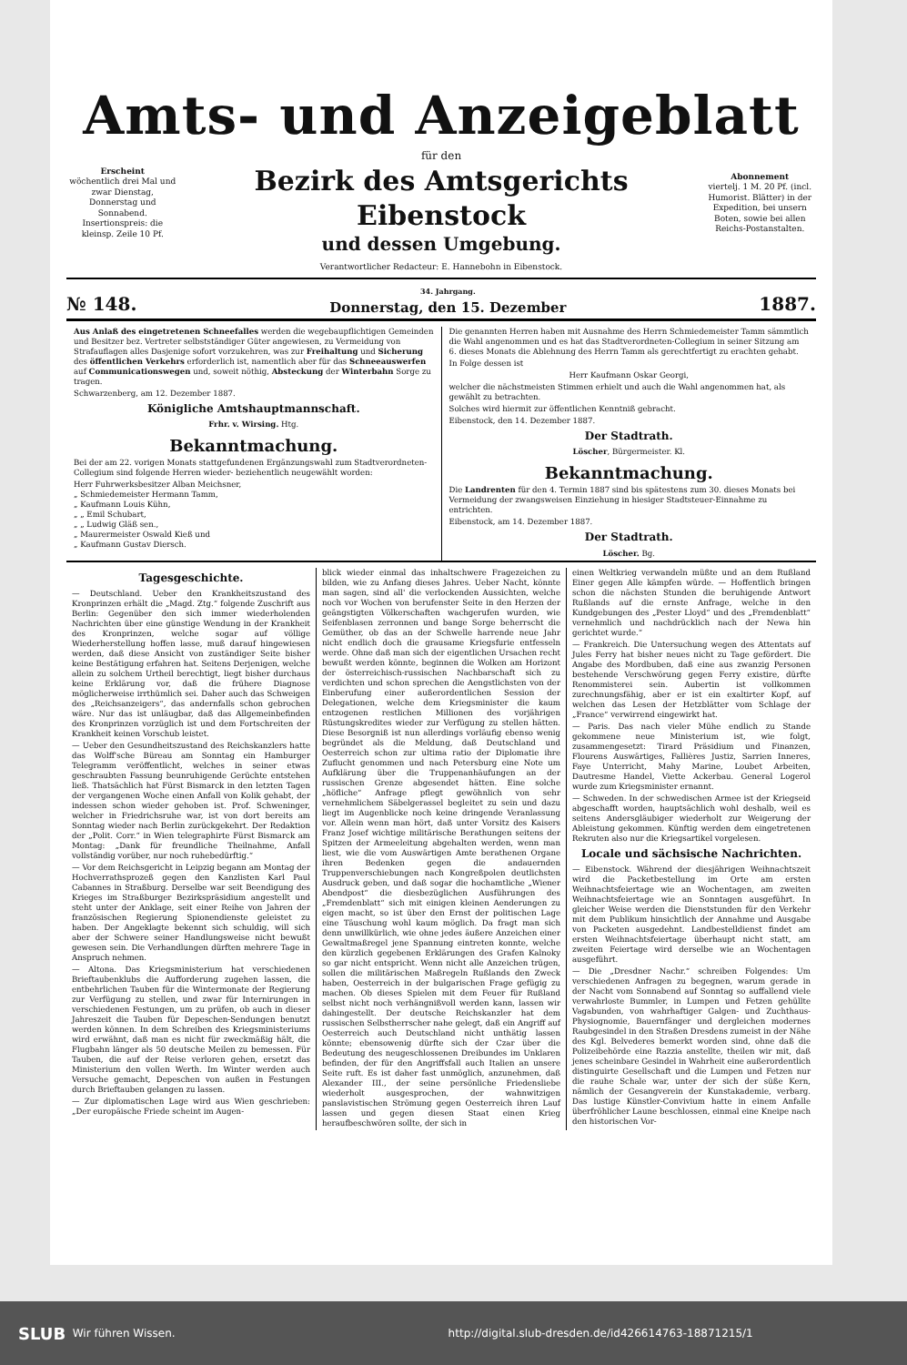Amts- und Anzeigeblatt
Erscheint
wöchentlich drei Mal und zwar Dienstag, Donnerstag und Sonnabend. Insertionspreis: die kleinsp. Zeile 10 Pf.
für den
Bezirk des Amtsgerichts Eibenstock
und dessen Umgebung.
Abonnement
viertelj. 1 M. 20 Pf. (incl. Humorist. Blätter) in der Expedition, bei unsern Boten, sowie bei allen Reichs-Postanstalten.
Verantwortlicher Redacteur: E. Hannebohn in Eibenstock.
№ 148. 34. Jahrgang.
Donnerstag, den 15. Dezember 1887.
Aus Anlaß des eingetretenen Schneefalles werden die wegebaupflichtigen Gemeinden und Besitzer bez. Vertreter selbstständiger Güter angewiesen, zu Vermeidung von Strafauflagen alles Dasjenige sofort vorzukehren, was zur Freihaltung und Sicherung des öffentlichen Verkehrs erforderlich ist, namentlich aber für das Schneeauswerfen auf Communicationswegen und, soweit nöthig, Absteckung der Winterbahn Sorge zu tragen.
Schwarzenberg, am 12. Dezember 1887.
Königliche Amtshauptmannschaft.
Frhr. v. Wirsing. Htg.
Bekanntmachung.
Bei der am 22. vorigen Monats stattgefundenen Ergänzungswahl zum Stadtverordneten-Collegium sind folgende Herren wieder- beziehentlich neugewählt worden:
Herr Fuhrwerksbesitzer Alban Meichsner,
„ Schmiedemeister Hermann Tamm,
„ Kaufmann Louis Kühn,
„ „ Emil Schubart,
„ „ Ludwig Gläß sen.,
„ Maurermeister Oswald Kieß und
„ Kaufmann Gustav Diersch.
Die genannten Herren haben mit Ausnahme des Herrn Schmiedemeister Tamm sämmtlich die Wahl angenommen und es hat das Stadtverordneten-Collegium in seiner Sitzung am 6. dieses Monats die Ablehnung des Herrn Tamm als gerechtfertigt zu erachten gehabt.
In Folge dessen ist
Herr Kaufmann Oskar Georgi,
welcher die nächstmeisten Stimmen erhielt und auch die Wahl angenommen hat, als gewählt zu betrachten.
Solches wird hiermit zur öffentlichen Kenntniß gebracht.
Eibenstock, den 14. Dezember 1887.
Der Stadtrath.
Löscher, Bürgermeister. Kl.
Bekanntmachung.
Die Landrenten für den 4. Termin 1887 sind bis spätestens zum 30. dieses Monats bei Vermeidung der zwangsweisen Einziehung in hiesiger Stadtsteuer-Einnahme zu entrichten.
Eibenstock, am 14. Dezember 1887.
Der Stadtrath.
Löscher. Bg.
Tagesgeschichte.
— Deutschland. Ueber den Krankheitszustand des Kronprinzen erhält die „Magd. Ztg.“ folgende Zuschrift aus Berlin: Gegenüber den sich immer wiederholenden Nachrichten über eine günstige Wendung in der Krankheit des Kronprinzen, welche sogar auf völlige Wiederherstellung hoffen lasse, muß darauf hingewiesen werden, daß diese Ansicht von zuständiger Seite bisher keine Bestätigung erfahren hat. Seitens Derjenigen, welche allein zu solchem Urtheil berechtigt, liegt bisher durchaus keine Erklärung vor, daß die frühere Diagnose möglicherweise irrthümlich sei. Daher auch das Schweigen des „Reichsanzeigers“, das andernfalls schon gebrochen wäre. Nur das ist unläugbar, daß das Allgemeinbefinden des Kronprinzen vorzüglich ist und dem Fortschreiten der Krankheit keinen Vorschub leistet.
— Ueber den Gesundheitszustand des Reichskanzlers hatte das Wolff'sche Büreau am Sonntag ein Hamburger Telegramm veröffentlicht, welches in seiner etwas geschraubten Fassung beunruhigende Gerüchte entstehen ließ. Thatsächlich hat Fürst Bismarck in den letzten Tagen der vergangenen Woche einen Anfall von Kolik gehabt, der indessen schon wieder gehoben ist. Prof. Schweninger, welcher in Friedrichsruhe war, ist von dort bereits am Sonntag wieder nach Berlin zurückgekehrt. Der Redaktion der „Polit. Corr.“ in Wien telegraphirte Fürst Bismarck am Montag: „Dank für freundliche Theilnahme, Anfall vollständig vorüber, nur noch ruhebedürftig.“
— Vor dem Reichsgericht in Leipzig begann am Montag der Hochverrathsprozeß gegen den Kanzlisten Karl Paul Cabannes in Straßburg. Derselbe war seit Beendigung des Krieges im Straßburger Bezirkspräsidium angestellt und steht unter der Anklage, seit einer Reihe von Jahren der französischen Regierung Spionendienste geleistet zu haben. Der Angeklagte bekennt sich schuldig, will sich aber der Schwere seiner Handlungsweise nicht bewußt gewesen sein. Die Verhandlungen dürften mehrere Tage in Anspruch nehmen.
— Altona. Das Kriegsministerium hat verschiedenen Brieftaubenklubs die Aufforderung zugehen lassen, die entbehrlichen Tauben für die Wintermonate der Regierung zur Verfügung zu stellen, und zwar für Internirungen in verschiedenen Festungen, um zu prüfen, ob auch in dieser Jahreszeit die Tauben für Depeschen-Sendungen benutzt werden können. In dem Schreiben des Kriegsministeriums wird erwähnt, daß man es nicht für zweckmäßig hält, die Flugbahn länger als 50 deutsche Meilen zu bemessen. Für Tauben, die auf der Reise verloren gehen, ersetzt das Ministerium den vollen Werth. Im Winter werden auch Versuche gemacht, Depeschen von außen in Festungen durch Brieftauben gelangen zu lassen.
— Zur diplomatischen Lage wird aus Wien geschrieben: „Der europäische Friede scheint im Augen-
blick wieder einmal das inhaltschwere Fragezeichen zu bilden, wie zu Anfang dieses Jahres. Ueber Nacht, könnte man sagen, sind all' die verlockenden Aussichten, welche noch vor Wochen von berufenster Seite in den Herzen der geängstigten Völkerschaften wachgerufen wurden, wie Seifenblasen zerronnen und bange Sorge beherrscht die Gemüther, ob das an der Schwelle harrende neue Jahr nicht endlich doch die grausame Kriegsfurie entfesseln werde. Ohne daß man sich der eigentlichen Ursachen recht bewußt werden könnte, beginnen die Wolken am Horizont der österreichisch-russischen Nachbarschaft sich zu verdichten und schon sprechen die Aengstlichsten von der Einberufung einer außerordentlichen Session der Delegationen, welche dem Kriegsminister die kaum entzogenen restlichen Millionen des vorjährigen Rüstungskredites wieder zur Verfügung zu stellen hätten. Diese Besorgniß ist nun allerdings vorläufig ebenso wenig begründet als die Meldung, daß Deutschland und Oesterreich schon zur ultima ratio der Diplomatie ihre Zuflucht genommen und nach Petersburg eine Note um Aufklärung über die Truppenanhäufungen an der russischen Grenze abgesendet hätten. Eine solche „höfliche“ Anfrage pflegt gewöhnlich von sehr vernehmlichem Säbelgerassel begleitet zu sein und dazu liegt im Augenblicke noch keine dringende Veranlassung vor. Allein wenn man hört, daß unter Vorsitz des Kaisers Franz Josef wichtige militärische Berathungen seitens der Spitzen der Armeeleitung abgehalten werden, wenn man liest, wie die vom Auswärtigen Amte berathenen Organe ihren Bedenken gegen die andauernden Truppenverschiebungen nach Kongreßpolen deutlichsten Ausdruck geben, und daß sogar die hochamtliche „Wiener Abendpost“ die diesbezüglichen Ausführungen des „Fremdenblatt“ sich mit einigen kleinen Aenderungen zu eigen macht, so ist über den Ernst der politischen Lage eine Täuschung wohl kaum möglich. Da fragt man sich denn unwillkürlich, wie ohne jedes äußere Anzeichen einer Gewaltmaßregel jene Spannung eintreten konnte, welche den kürzlich gegebenen Erklärungen des Grafen Kalnoky so gar nicht entspricht. Wenn nicht alle Anzeichen trügen, sollen die militärischen Maßregeln Rußlands den Zweck haben, Oesterreich in der bulgarischen Frage gefügig zu machen. Ob dieses Spielen mit dem Feuer für Rußland selbst nicht noch verhängnißvoll werden kann, lassen wir dahingestellt. Der deutsche Reichskanzler hat dem russischen Selbstherrscher nahe gelegt, daß ein Angriff auf Oesterreich auch Deutschland nicht unthätig lassen könnte; ebensowenig dürfte sich der Czar über die Bedeutung des neugeschlossenen Dreibundes im Unklaren befinden, der für den Angriffsfall auch Italien an unsere Seite ruft. Es ist daher fast unmöglich, anzunehmen, daß Alexander III., der seine persönliche Friedensliebe wiederholt ausgesprochen, der wahnwitzigen panslavistischen Strömung gegen Oesterreich ihren Lauf lassen und gegen diesen Staat einen Krieg heraufbeschwören sollte, der sich in
einen Weltkrieg verwandeln müßte und an dem Rußland Einer gegen Alle kämpfen würde. — Hoffentlich bringen schon die nächsten Stunden die beruhigende Antwort Rußlands auf die ernste Anfrage, welche in den Kundgebungen des „Pester Lloyd“ und des „Fremdenblatt“ vernehmlich und nachdrücklich nach der Newa hin gerichtet wurde.“
— Frankreich. Die Untersuchung wegen des Attentats auf Jules Ferry hat bisher neues nicht zu Tage gefördert. Die Angabe des Mordbuben, daß eine aus zwanzig Personen bestehende Verschwörung gegen Ferry existire, dürfte Renommisterei sein. Aubertin ist vollkommen zurechnungsfähig, aber er ist ein exaltirter Kopf, auf welchen das Lesen der Hetzblätter vom Schlage der „France“ verwirrend eingewirkt hat.
— Paris. Das nach vieler Mühe endlich zu Stande gekommene neue Ministerium ist, wie folgt, zusammengesetzt: Tirard Präsidium und Finanzen, Flourens Auswärtiges, Fallières Justiz, Sarrien Inneres, Faye Unterricht, Mahy Marine, Loubet Arbeiten, Dautresme Handel, Viette Ackerbau. General Logerol wurde zum Kriegsminister ernannt.
— Schweden. In der schwedischen Armee ist der Kriegseid abgeschafft worden, hauptsächlich wohl deshalb, weil es seitens Andersgläubiger wiederholt zur Weigerung der Ableistung gekommen. Künftig werden dem eingetretenen Rekruten also nur die Kriegsartikel vorgelesen.
Locale und sächsische Nachrichten.
— Eibenstock. Während der diesjährigen Weihnachtszeit wird die Packetbestellung im Orte am ersten Weihnachtsfeiertage wie an Wochentagen, am zweiten Weihnachtsfeiertage wie an Sonntagen ausgeführt. In gleicher Weise werden die Dienststunden für den Verkehr mit dem Publikum hinsichtlich der Annahme und Ausgabe von Packeten ausgedehnt. Landbestelldienst findet am ersten Weihnachtsfeiertage überhaupt nicht statt, am zweiten Feiertage wird derselbe wie an Wochentagen ausgeführt.
— Die „Dresdner Nachr.“ schreiben Folgendes: Um verschiedenen Anfragen zu begegnen, warum gerade in der Nacht vom Sonnabend auf Sonntag so auffallend viele verwahrloste Bummler, in Lumpen und Fetzen gehüllte Vagabunden, von wahrhaftiger Galgen- und Zuchthaus-Physiognomie, Bauernfänger und dergleichen modernes Raubgesindel in den Straßen Dresdens zumeist in der Nähe des Kgl. Belvederes bemerkt worden sind, ohne daß die Polizeibehörde eine Razzia anstellte, theilen wir mit, daß jenes scheinbare Gesindel in Wahrheit eine außerordentlich distinguirte Gesellschaft und die Lumpen und Fetzen nur die rauhe Schale war, unter der sich der süße Kern, nämlich der Gesangverein der Kunstakademie, verbarg. Das lustige Künstler-Convivium hatte in einem Anfalle überfröhlicher Laune beschlossen, einmal eine Kneipe nach den historischen Vor-
SLUB Wir führen Wissen. http://digital.slub-dresden.de/id426614763-18871215/1